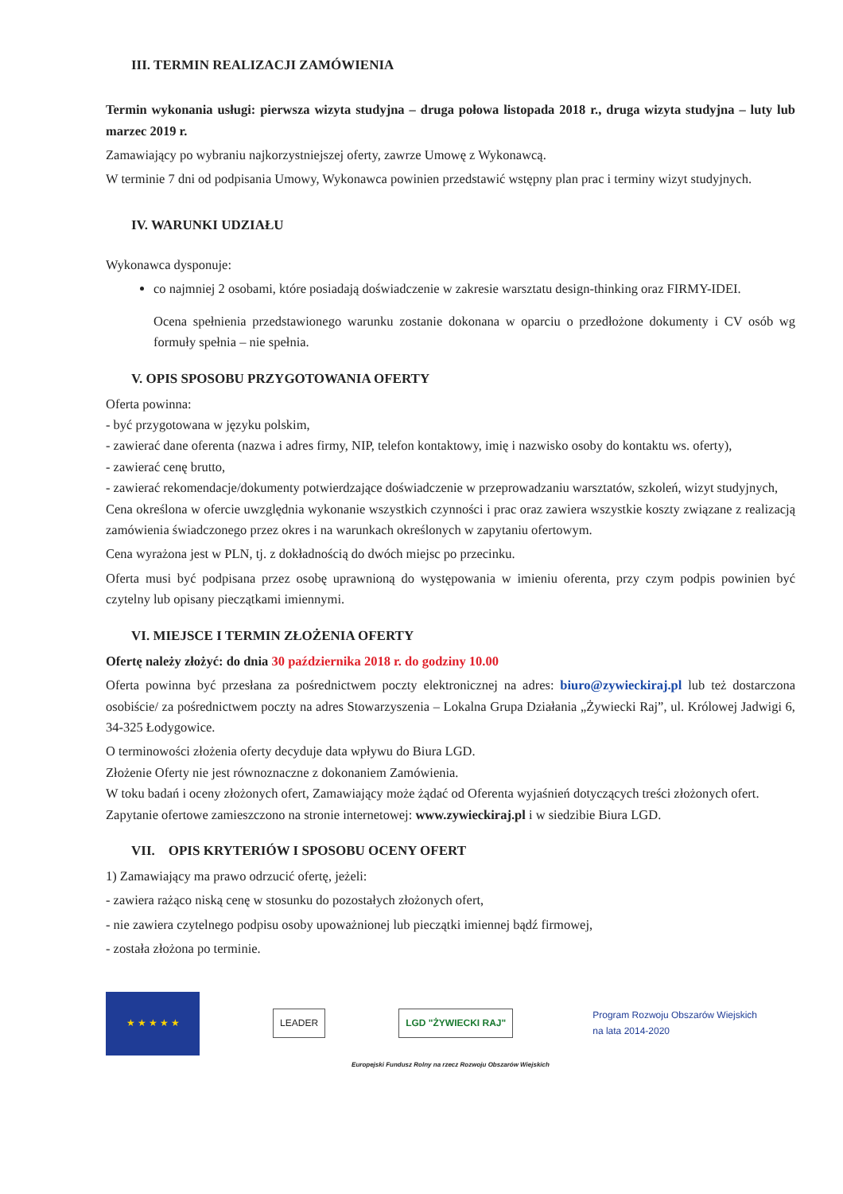III. TERMIN REALIZACJI ZAMÓWIENIA
Termin wykonania usługi: pierwsza wizyta studyjna – druga połowa listopada 2018 r., druga wizyta studyjna – luty lub marzec 2019 r.
Zamawiający po wybraniu najkorzystniejszej oferty, zawrze Umowę z Wykonawcą.
W terminie 7 dni od podpisania Umowy, Wykonawca powinien przedstawić wstępny plan prac i terminy wizyt studyjnych.
IV. WARUNKI UDZIAŁU
Wykonawca dysponuje:
co najmniej 2 osobami, które posiadają doświadczenie w zakresie warsztatu design-thinking oraz FIRMY-IDEI.
Ocena spełnienia przedstawionego warunku zostanie dokonana w oparciu o przedłożone dokumenty i CV osób wg formuły spełnia – nie spełnia.
V. OPIS SPOSOBU PRZYGOTOWANIA OFERTY
Oferta powinna:
- być przygotowana w języku polskim,
- zawierać dane oferenta (nazwa i adres firmy, NIP, telefon kontaktowy, imię i nazwisko osoby do kontaktu ws. oferty),
- zawierać cenę brutto,
- zawierać rekomendacje/dokumenty potwierdzające doświadczenie w przeprowadzaniu warsztatów, szkoleń, wizyt studyjnych,
Cena określona w ofercie uwzględnia wykonanie wszystkich czynności i prac oraz zawiera wszystkie koszty związane z realizacją zamówienia świadczonego przez okres i na warunkach określonych w zapytaniu ofertowym.
Cena wyrażona jest w PLN, tj. z dokładnością do dwóch miejsc po przecinku.
Oferta musi być podpisana przez osobę uprawnioną do występowania w imieniu oferenta, przy czym podpis powinien być czytelny lub opisany pieczątkami imiennymi.
VI. MIEJSCE I TERMIN ZŁOŻENIA OFERTY
Ofertę należy złożyć: do dnia 30 października 2018 r. do godziny 10.00
Oferta powinna być przesłana za pośrednictwem poczty elektronicznej na adres: biuro@zywieckiraj.pl lub też dostarczona osobiście/ za pośrednictwem poczty na adres Stowarzyszenia – Lokalna Grupa Działania „Żywiecki Raj”, ul. Królowej Jadwigi 6, 34-325 Łodygowice.
O terminowości złożenia oferty decyduje data wpływu do Biura LGD.
Złożenie Oferty nie jest równoznaczne z dokonaniem Zamówienia.
W toku badań i oceny złożonych ofert, Zamawiający może żądać od Oferenta wyjaśnień dotyczących treści złożonych ofert.
Zapytanie ofertowe zamieszczono na stronie internetowej: www.zywieckiraj.pl i w siedzibie Biura LGD.
VII. OPIS KRYTERIÓW I SPOSOBU OCENY OFERT
1) Zamawiający ma prawo odrzucić ofertę, jeżeli:
- zawiera rażąco niską cenę w stosunku do pozostałych złożonych ofert,
- nie zawiera czytelnego podpisu osoby upoważnionej lub pieczątki imiennej bądź firmowej,
- została złożona po terminie.
★ ★ ★ ★ ★
LEADER LGD "ŻYWIECKI RAJ"
Program Rozwoju Obszarów Wiejskich
na lata 2014-2020
Europejski Fundusz Rolny na rzecz Rozwoju Obszarów Wiejskich